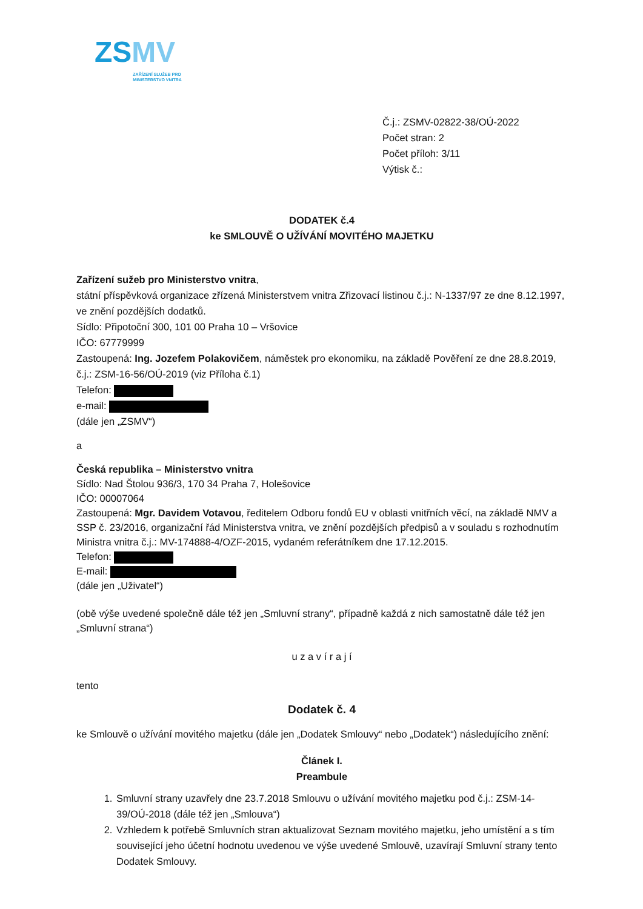ZSMV
ZAŘÍZENÍ SLUŽEB PRO
MINISTERSTVO VNITRA
Č.j.: ZSMV-02822-38/OÚ-2022
Počet stran: 2
Počet příloh: 3/11
Výtisk č.:
DODATEK č.4
ke SMLOUVĚ O UŽÍVÁNÍ MOVITÉHO MAJETKU
Zařízení sužeb pro Ministerstvo vnitra,
státní příspěvková organizace zřízená Ministerstvem vnitra Zřizovací listinou č.j.: N-1337/97 ze dne 8.12.1997, ve znění pozdějších dodatků.
Sídlo: Připotoční 300, 101 00 Praha 10 – Vršovice
IČO: 67779999
Zastoupená: Ing. Jozefem Polakovičem, náměstek pro ekonomiku, na základě Pověření ze dne 28.8.2019, č.j.: ZSM-16-56/OÚ-2019 (viz Příloha č.1)
Telefon:
e-mail:
(dále jen „ZSMV“)
a
Česká republika – Ministerstvo vnitra
Sídlo: Nad Štolou 936/3, 170 34 Praha 7, Holešovice
IČO: 00007064
Zastoupená: Mgr. Davidem Votavou, ředitelem Odboru fondů EU v oblasti vnitřních věcí, na základě NMV a SSP č. 23/2016, organizační řád Ministerstva vnitra, ve znění pozdějších předpisů a v souladu s rozhodnutím Ministra vnitra č.j.: MV-174888-4/OZF-2015, vydaném referátníkem dne 17.12.2015.
Telefon:
E-mail:
(dále jen „Uživatel“)
(obě výše uvedené společně dále též jen „Smluvní strany“, případně každá z nich samostatně dále též jen „Smluvní strana“)
u z a v í r a j í
tento
Dodatek č. 4
ke Smlouvě o užívání movitého majetku (dále jen „Dodatek Smlouvy“ nebo „Dodatek“) následujícího znění:
Článek I.
Preambule
1. Smluvní strany uzavřely dne 23.7.2018 Smlouvu o užívání movitého majetku pod č.j.: ZSM-14-39/OÚ-2018 (dále též jen „Smlouva“)
2. Vzhledem k potřebě Smluvních stran aktualizovat Seznam movitého majetku, jeho umístění a s tím související jeho účetní hodnotu uvedenou ve výše uvedené Smlouvě, uzavírají Smluvní strany tento Dodatek Smlouvy.